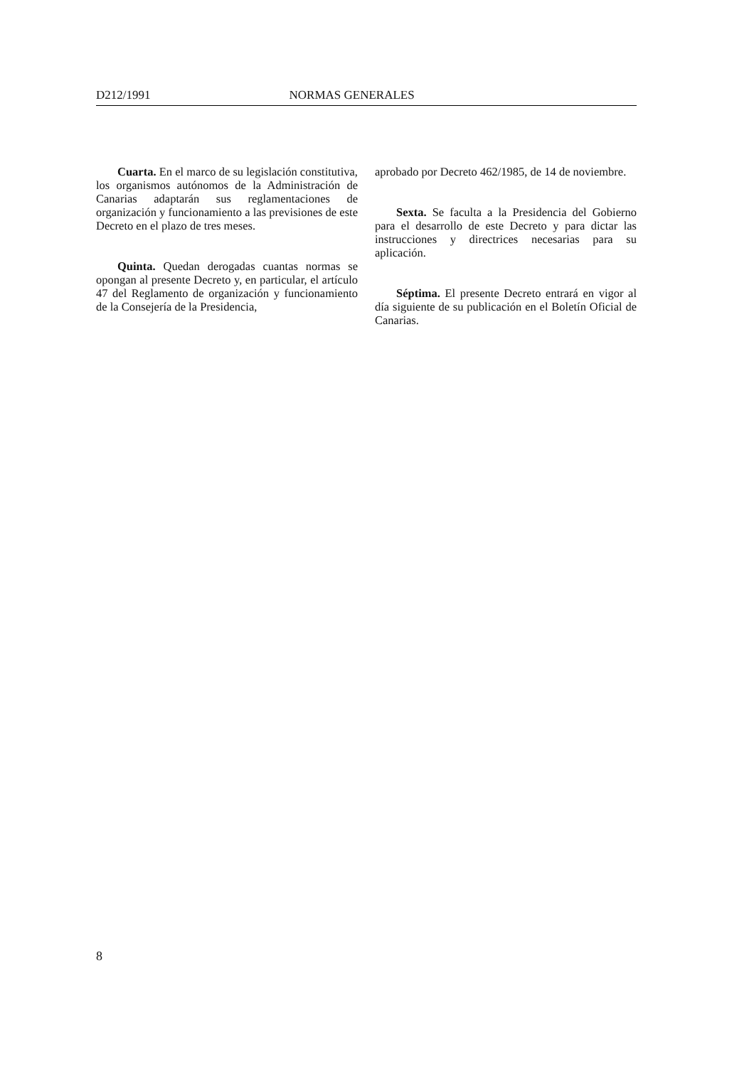D212/1991 NORMAS GENERALES
Cuarta. En el marco de su legislación constitutiva, los organismos autónomos de la Administración de Canarias adaptarán sus reglamentaciones de organización y funcionamiento a las previsiones de este Decreto en el plazo de tres meses.
Quinta. Quedan derogadas cuantas normas se opongan al presente Decreto y, en particular, el artículo 47 del Reglamento de organización y funcionamiento de la Consejería de la Presidencia,
aprobado por Decreto 462/1985, de 14 de noviembre.
Sexta. Se faculta a la Presidencia del Gobierno para el desarrollo de este Decreto y para dictar las instrucciones y directrices necesarias para su aplicación.
Séptima. El presente Decreto entrará en vigor al día siguiente de su publicación en el Boletín Oficial de Canarias.
8